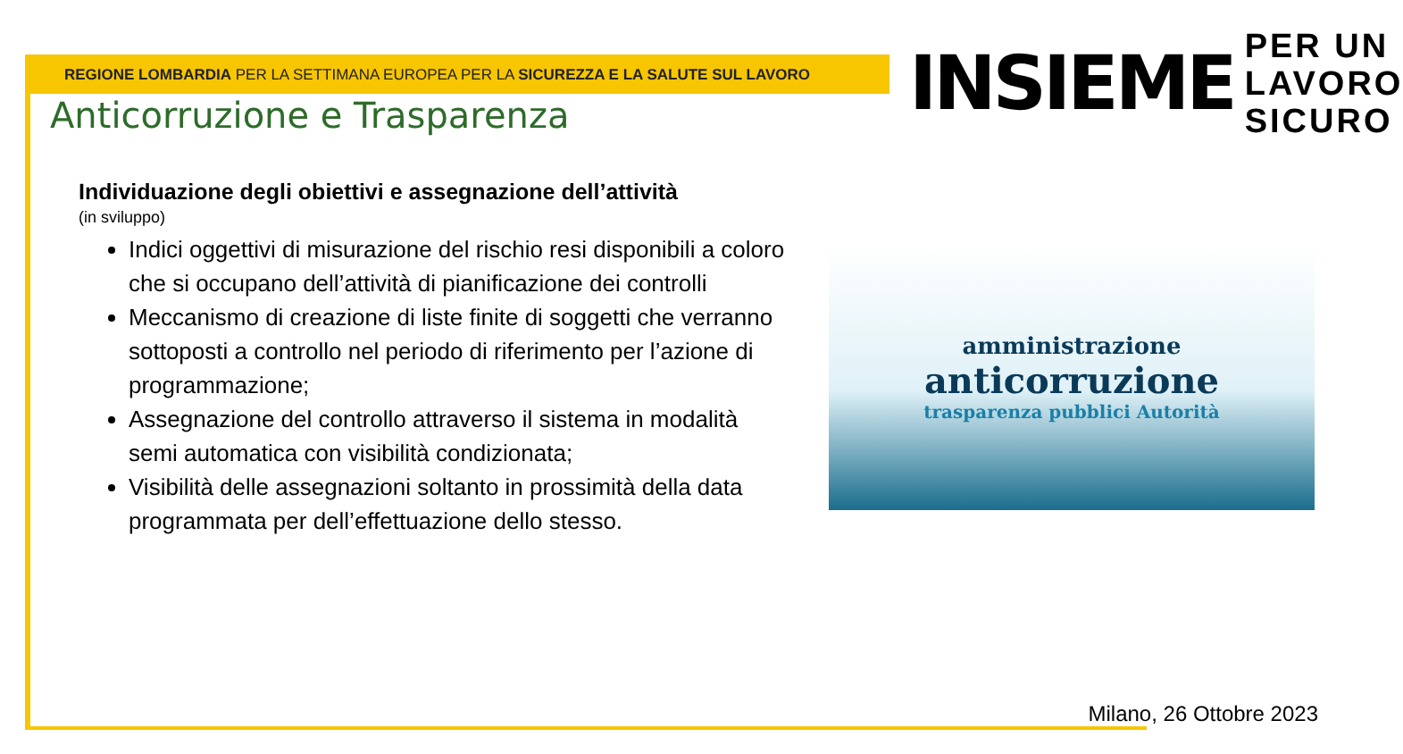REGIONE LOMBARDIA PER LA SETTIMANA EUROPEA PER LA SICUREZZA E LA SALUTE SUL LAVORO
INSIEME
PER UN
LAVORO
SICURO
Anticorruzione e Trasparenza
Individuazione degli obiettivi e assegnazione dell’attività
(in sviluppo)
Indici oggettivi di misurazione del rischio resi disponibili a coloro che si occupano dell’attività di pianificazione dei controlli
Meccanismo di creazione di liste finite di soggetti che verranno sottoposti a controllo nel periodo di riferimento per l’azione di programmazione;
Assegnazione del controllo attraverso il sistema in modalità semi automatica con visibilità condizionata;
Visibilità delle assegnazioni soltanto in prossimità della data programmata per dell’effettuazione dello stesso.
amministrazione
anticorruzione
trasparenza pubblici Autorità
Milano, 26 Ottobre 2023